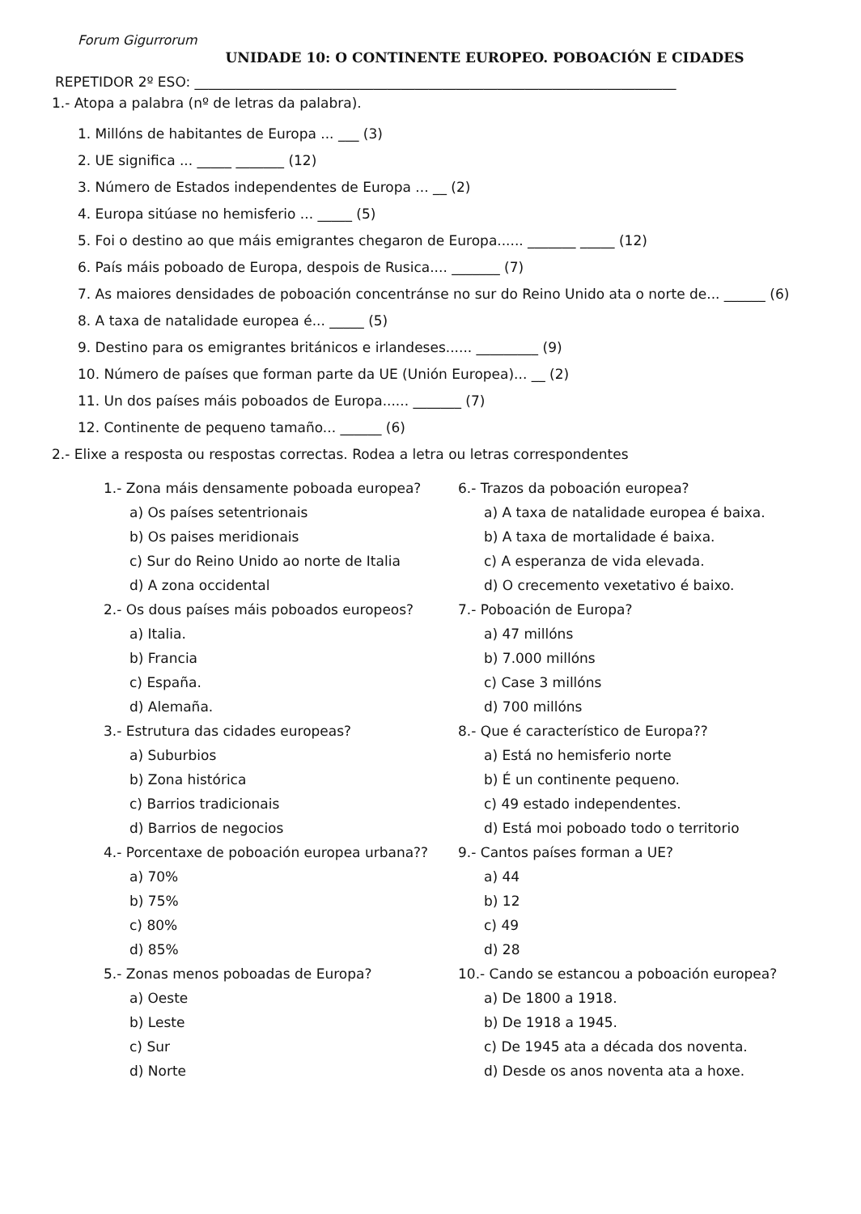Forum Gigurrorum
UNIDADE 10: O CONTINENTE EUROPEO. POBOACIÓN E CIDADES
REPETIDOR 2º ESO: ______________________________________________________________________
1.- Atopa a palabra (nº de letras da palabra).
1. Millóns de habitantes de Europa ... ___ (3)
2. UE significa ... _____ _______ (12)
3. Número de Estados independentes de Europa ... __ (2)
4. Europa sitúase no hemisferio ... _____ (5)
5. Foi o destino ao que máis emigrantes chegaron de Europa...... _______ _____ (12)
6. País máis poboado de Europa, despois de Rusica.... _______ (7)
7. As maiores densidades de poboación concentránse no sur do Reino Unido ata o norte de... ______ (6)
8. A taxa de natalidade europea é... _____ (5)
9. Destino para os emigrantes británicos e irlandeses...... _________ (9)
10. Número de países que forman parte da UE (Unión Europea)... __ (2)
11. Un dos países máis poboados de Europa...... _______ (7)
12. Continente de pequeno tamaño... ______ (6)
2.- Elixe a resposta ou respostas correctas. Rodea a letra ou letras correspondentes
1.- Zona máis densamente poboada europea?
a) Os países setentrionais
b) Os paises meridionais
c) Sur do Reino Unido ao norte de Italia
d) A zona occidental
2.- Os dous países máis poboados europeos?
a) Italia.
b) Francia
c) España.
d) Alemaña.
3.- Estrutura das cidades europeas?
a) Suburbios
b) Zona histórica
c) Barrios tradicionais
d) Barrios de negocios
4.- Porcentaxe de poboación europea urbana??
a) 70%
b) 75%
c) 80%
d) 85%
5.- Zonas menos poboadas de Europa?
a) Oeste
b) Leste
c) Sur
d) Norte
6.- Trazos da poboación europea?
a) A taxa de natalidade europea é baixa.
b) A taxa de mortalidade é baixa.
c) A esperanza de vida elevada.
d) O crecemento vexetativo é baixo.
7.- Poboación de Europa?
a) 47 millóns
b) 7.000 millóns
c) Case 3 millóns
d) 700 millóns
8.- Que é característico de Europa??
a) Está no hemisferio norte
b) É un continente pequeno.
c) 49 estado independentes.
d) Está moi poboado todo o territorio
9.- Cantos países forman a UE?
a) 44
b) 12
c) 49
d) 28
10.- Cando se estancou a poboación europea?
a) De 1800 a 1918.
b) De 1918 a 1945.
c) De 1945 ata a década dos noventa.
d) Desde os anos noventa ata a hoxe.